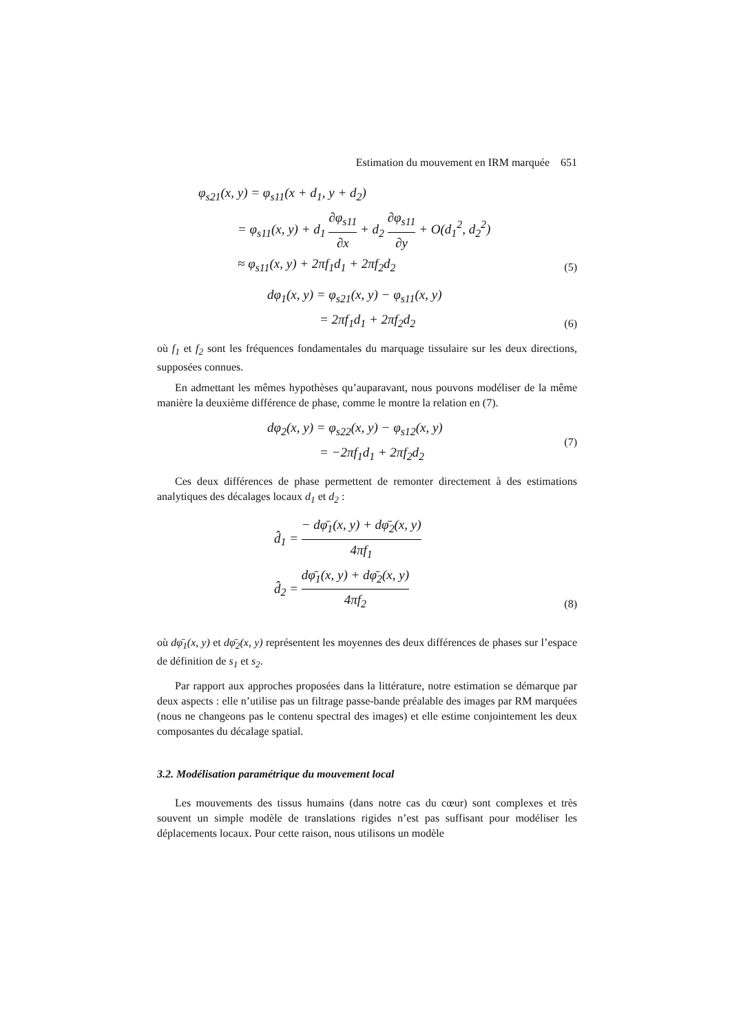Estimation du mouvement en IRM marquée 651
φ<sub>s21</sub>(x, y) = φ<sub>s11</sub>(x + d<sub>1</sub>, y + d<sub>2</sub>)
= φ<sub>s11</sub>(x, y) + d<sub>1</sub> ∂φ<sub>s11</sub> ∂x + d<sub>2</sub> ∂φ<sub>s11</sub> ∂y + O(d<sub>1</sub><sup>2</sup>, d<sub>2</sub><sup>2</sup>)
≈ φ<sub>s11</sub>(x, y) + 2πf<sub>1</sub>d<sub>1</sub> + 2πf<sub>2</sub>d<sub>2</sub>
(5)
dφ<sub>1</sub>(x, y) = φ<sub>s21</sub>(x, y) − φ<sub>s11</sub>(x, y)
= 2πf<sub>1</sub>d<sub>1</sub> + 2πf<sub>2</sub>d<sub>2</sub>
(6)
où f<sub>1</sub> et f<sub>2</sub> sont les fréquences fondamentales du marquage tissulaire sur les deux directions, supposées connues.
En admettant les mêmes hypothèses qu’auparavant, nous pouvons modéliser de la même manière la deuxième différence de phase, comme le montre la relation en (7).
dφ<sub>2</sub>(x, y) = φ<sub>s22</sub>(x, y) − φ<sub>s12</sub>(x, y)
= −2πf<sub>1</sub>d<sub>1</sub> + 2πf<sub>2</sub>d<sub>2</sub>
(7)
Ces deux différences de phase permettent de remonter directement à des estimations analytiques des décalages locaux d<sub>1</sub> et d<sub>2</sub> :
d̂<sub>1</sub> = − dφ̄<sub>1</sub>(x, y) + dφ̄<sub>2</sub>(x, y) 4πf<sub>1</sub>
d̂<sub>2</sub> = dφ̄<sub>1</sub>(x, y) + dφ̄<sub>2</sub>(x, y) 4πf<sub>2</sub>
(8)
où dφ̄<sub>1</sub>(x, y) et dφ̄<sub>2</sub>(x, y) représentent les moyennes des deux différences de phases sur l’espace de définition de s<sub>1</sub> et s<sub>2</sub>.
Par rapport aux approches proposées dans la littérature, notre estimation se démarque par deux aspects : elle n’utilise pas un filtrage passe-bande préalable des images par RM marquées (nous ne changeons pas le contenu spectral des images) et elle estime conjointement les deux composantes du décalage spatial.
3.2. Modélisation paramétrique du mouvement local
Les mouvements des tissus humains (dans notre cas du cœur) sont complexes et très souvent un simple modèle de translations rigides n’est pas suffisant pour modéliser les déplacements locaux. Pour cette raison, nous utilisons un modèle